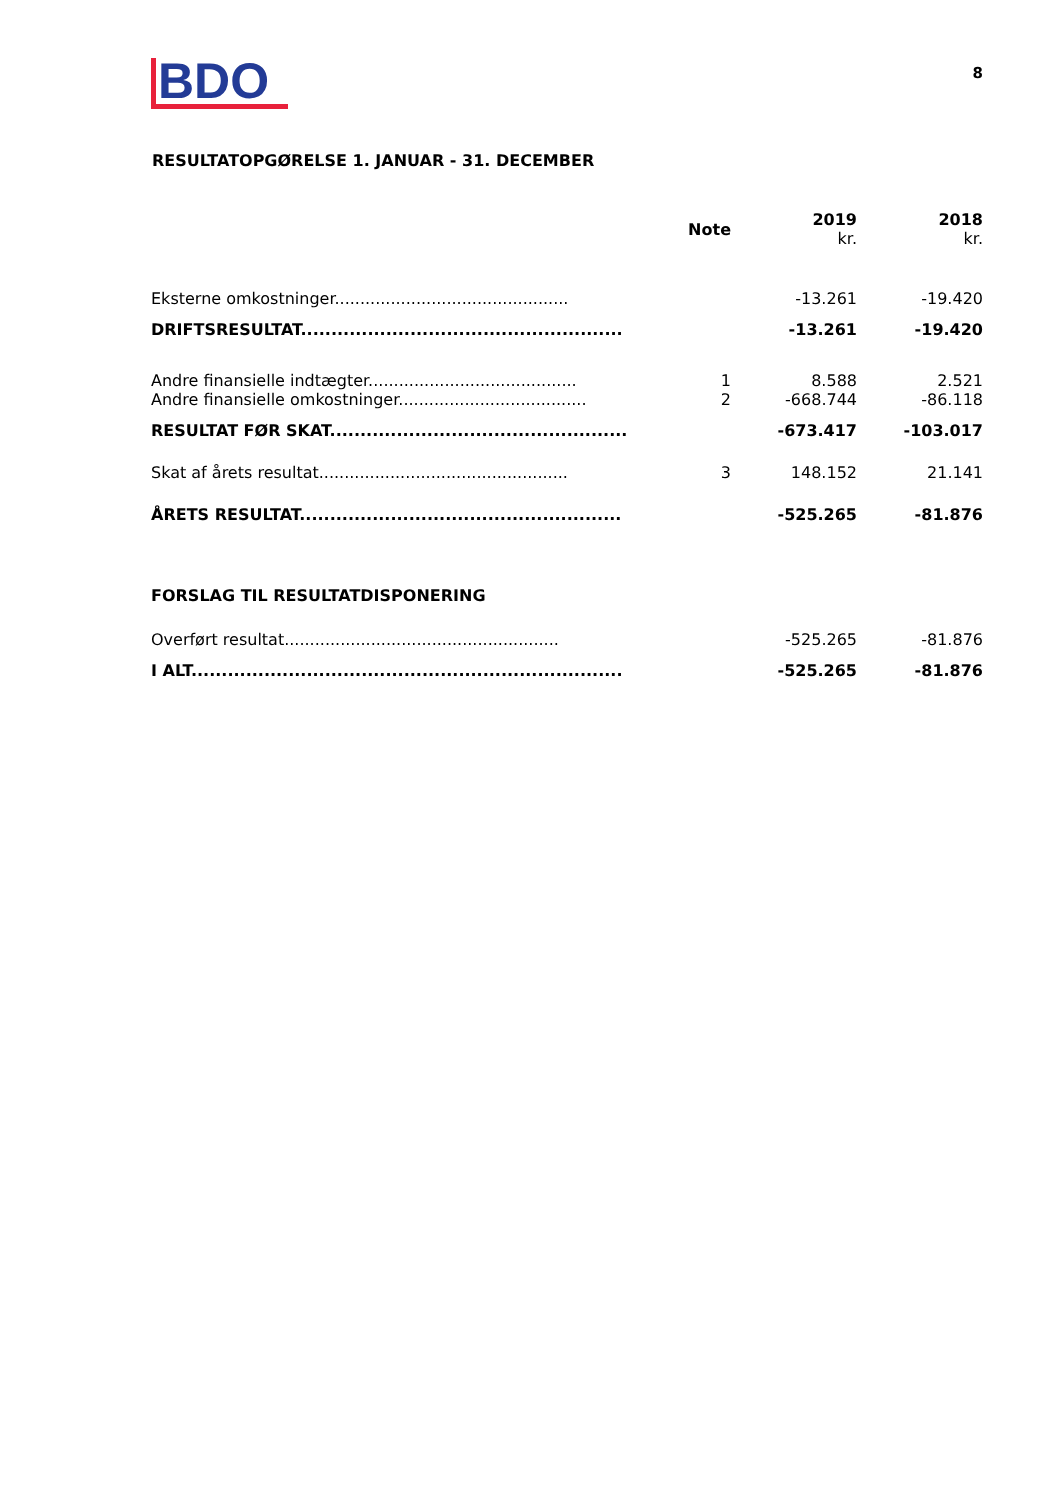BDO
8
RESULTATOPGØRELSE 1. JANUAR - 31. DECEMBER
| | Note | 2019 kr. | 2018 kr. |
| --- | --- | --- | --- |
| Eksterne omkostninger.............................................. | | -13.261 | -19.420 |
| DRIFTSRESULTAT..................................................... | | -13.261 | -19.420 |
| Andre finansielle indtægter......................................... | 1 | 8.588 | 2.521 |
| Andre finansielle omkostninger..................................... | 2 | -668.744 | -86.118 |
| RESULTAT FØR SKAT................................................. | | -673.417 | -103.017 |
| Skat af årets resultat................................................. | 3 | 148.152 | 21.141 |
| ÅRETS RESULTAT..................................................... | | -525.265 | -81.876 |
| FORSLAG TIL RESULTATDISPONERING | | | |
| Overført resultat...................................................... | | -525.265 | -81.876 |
| I ALT....................................................................... | | -525.265 | -81.876 |